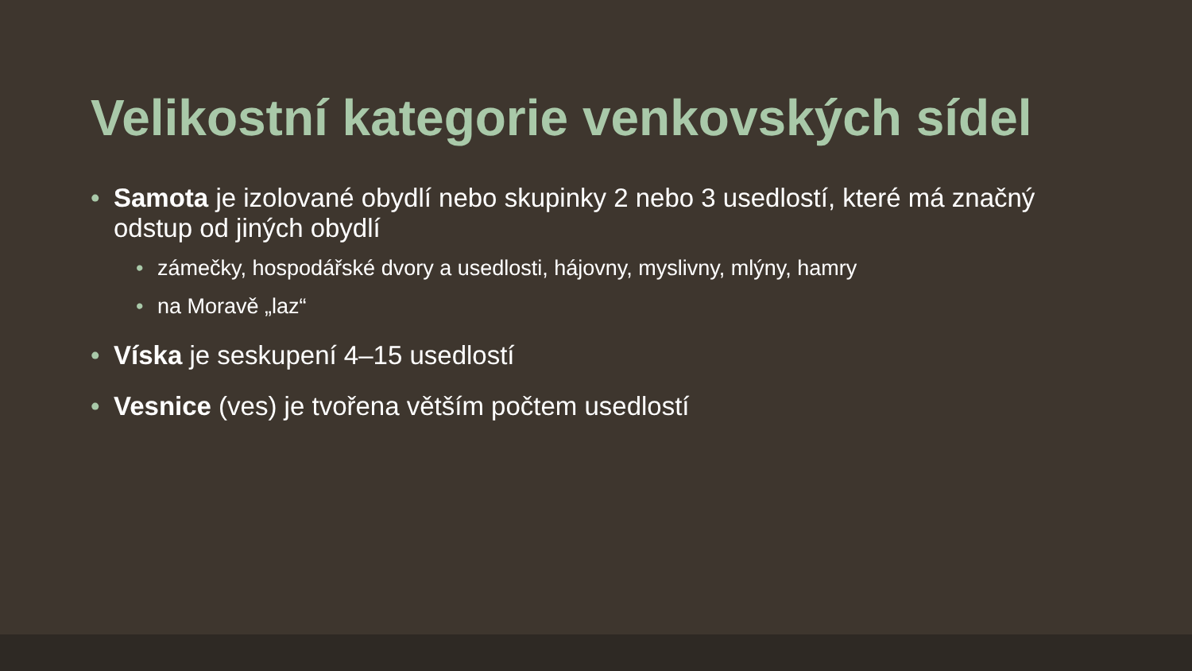Velikostní kategorie venkovských sídel
• Samota je izolované obydlí nebo skupinky 2 nebo 3 usedlostí, které má značný odstup od jiných obydlí
• zámečky, hospodářské dvory a usedlosti, hájovny, myslivny, mlýny, hamry
• na Moravě „laz“
• Víska je seskupení 4–15 usedlostí
• Vesnice (ves) je tvořena větším počtem usedlostí